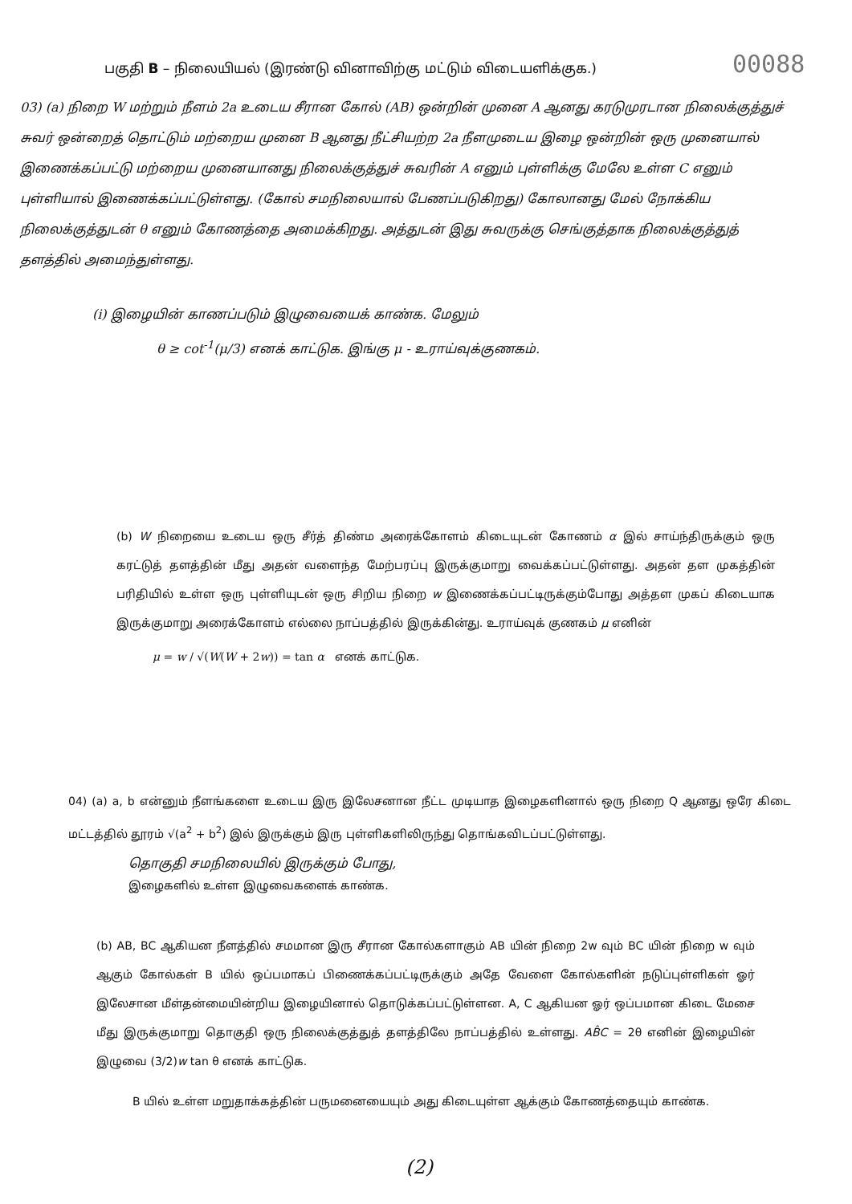பகுதி B – நிலையியல் (இரண்டு வினாவிற்கு மட்டும் விடையளிக்குக.)
00088
03) (a) நிறை W மற்றும் நீளம் 2a உடைய சீரான கோல் (AB) ஒன்றின் முனை A ஆனது கரடுமுரடான நிலைக்குத்துச் சுவர் ஒன்றைத் தொட்டும் மற்றைய முனை B ஆனது நீட்சியற்ற 2a நீளமுடைய இழை ஒன்றின் ஒரு முனையால் இணைக்கப்பட்டு மற்றைய முனையானது நிலைக்குத்துச் சுவரின் A எனும் புள்ளிக்கு மேலே உள்ள C எனும் புள்ளியால் இணைக்கப்பட்டுள்ளது. (கோல் சமநிலையால் பேணப்படுகிறது) கோலானது மேல் நோக்கிய நிலைக்குத்துடன் θ எனும் கோணத்தை அமைக்கிறது. அத்துடன் இது சுவருக்கு செங்குத்தாக நிலைக்குத்துத் தளத்தில் அமைந்துள்ளது.
(i) இழையின் காணப்படும் இழுவையைக் காண்க. மேலும்
θ ≥ cot<sup>-1</sup>(μ/3) எனக் காட்டுக. இங்கு μ - உராய்வுக்குணகம்.
(b) W நிறையை உடைய ஒரு சீர்த் திண்ம அரைக்கோளம் கிடையுடன் கோணம் α இல் சாய்ந்திருக்கும் ஒரு கரட்டுத் தளத்தின் மீது அதன் வளைந்த மேற்பரப்பு இருக்குமாறு வைக்கப்பட்டுள்ளது. அதன் தள முகத்தின் பரிதியில் உள்ள ஒரு புள்ளியுடன் ஒரு சிறிய நிறை w இணைக்கப்பட்டிருக்கும்போது அத்தள முகப் கிடையாக இருக்குமாறு அரைக்கோளம் எல்லை நாப்பத்தில் இருக்கின்து. உராய்வுக் குணகம் μ எனின்
μ = w / √(W(W + 2w)) = tan α எனக் காட்டுக.
04) (a) a, b என்னும் நீளங்களை உடைய இரு இலேசனான நீட்ட முடியாத இழைகளினால் ஒரு நிறை Q ஆனது ஒரே கிடை மட்டத்தில் தூரம் √(a<sup>2</sup> + b<sup>2</sup>) இல் இருக்கும் இரு புள்ளிகளிலிருந்து தொங்கவிடப்பட்டுள்ளது.
தொகுதி சமநிலையில் இருக்கும் போது,
இழைகளில் உள்ள இழுவைகளைக் காண்க.
(b) AB, BC ஆகியன நீளத்தில் சமமான இரு சீரான கோல்களாகும் AB யின் நிறை 2w வும் BC யின் நிறை w வும் ஆகும் கோல்கள் B யில் ஒப்பமாகப் பிணைக்கப்பட்டிருக்கும் அதே வேளை கோல்களின் நடுப்புள்ளிகள் ஓர் இலேசான மீள்தன்மையின்றிய இழையினால் தொடுக்கப்பட்டுள்ளன. A, C ஆகியன ஓர் ஒப்பமான கிடை மேசை மீது இருக்குமாறு தொகுதி ஒரு நிலைக்குத்துத் தளத்திலே நாப்பத்தில் உள்ளது. AB̂C = 2θ எனின் இழையின் இழுவை (3/2)w tan θ எனக் காட்டுக.
B யில் உள்ள மறுதாக்கத்தின் பருமனையையும் அது கிடையுள்ள ஆக்கும் கோணத்தையும் காண்க.
(2)